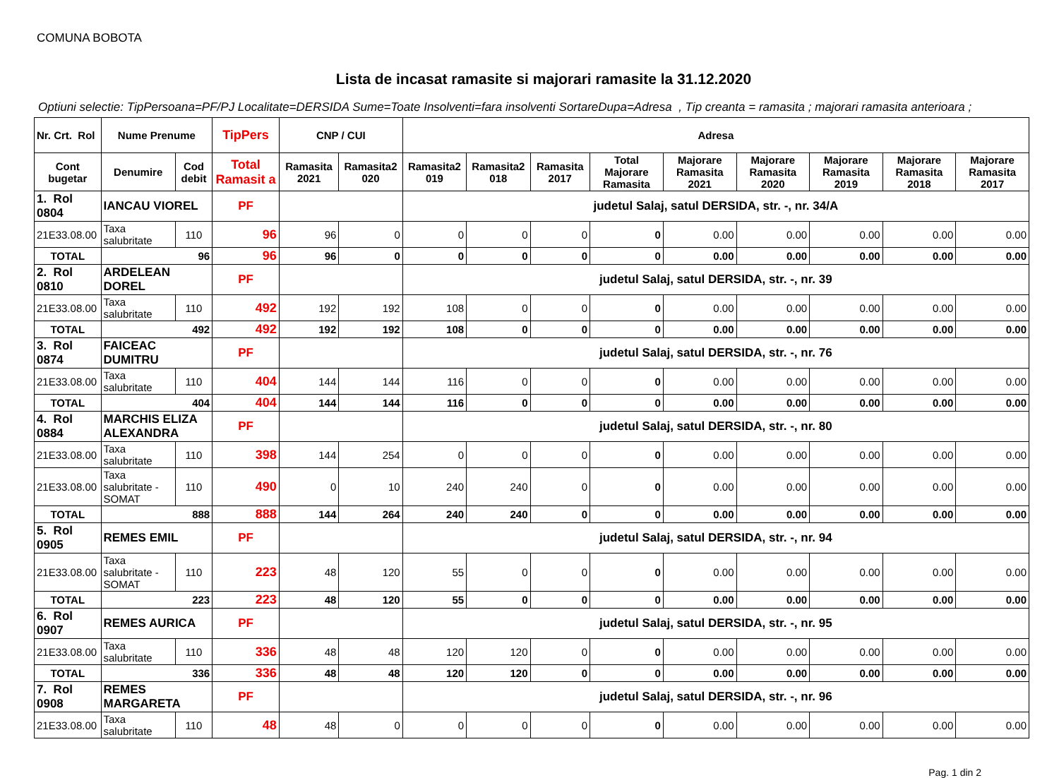COMUNA BOBOTA
Lista de incasat ramasite si majorari ramasite la 31.12.2020
Optiuni selectie: TipPersoana=PF/PJ Localitate=DERSIDA Sume=Toate Insolventi=fara insolventi SortareDupa=Adresa , Tip creanta = ramasita ; majorari ramasita anterioara ;
| Nr. Crt. Rol | Nume Prenume | | TipPers | CNP / CUI | | Adresa | | | | | | | | |
| --- | --- | --- | --- | --- | --- | --- | --- | --- | --- | --- | --- | --- | --- | --- |
| Cont bugetar | Denumire | Cod debit | Total Ramasit a | Ramasita 2021 | Ramasita2 020 | Ramasita2 019 | Ramasita2 018 | Ramasita 2017 | Total Majorare Ramasita | Majorare Ramasita 2021 | Majorare Ramasita 2020 | Majorare Ramasita 2019 | Majorare Ramasita 2018 | Majorare Ramasita 2017 |
| 1. Rol 0804 | IANCAU VIOREL | | PF | | | judetul Salaj, satul DERSIDA, str. -, nr. 34/A | | | | | | | | |
| 21E33.08.00 | Taxa salubritate | 110 | 96 | 96 | 0 | 0 | 0 | 0 | 0 | 0.00 | 0.00 | 0.00 | 0.00 | 0.00 |
| TOTAL | 96 | | 96 | 96 | 0 | 0 | 0 | 0 | 0 | 0.00 | 0.00 | 0.00 | 0.00 | 0.00 |
| 2. Rol 0810 | ARDELEAN DOREL | | PF | | | judetul Salaj, satul DERSIDA, str. -, nr. 39 | | | | | | | | |
| 21E33.08.00 | Taxa salubritate | 110 | 492 | 192 | 192 | 108 | 0 | 0 | 0 | 0.00 | 0.00 | 0.00 | 0.00 | 0.00 |
| TOTAL | 492 | | 492 | 192 | 192 | 108 | 0 | 0 | 0 | 0.00 | 0.00 | 0.00 | 0.00 | 0.00 |
| 3. Rol 0874 | FAICEAC DUMITRU | | PF | | | judetul Salaj, satul DERSIDA, str. -, nr. 76 | | | | | | | | |
| 21E33.08.00 | Taxa salubritate | 110 | 404 | 144 | 144 | 116 | 0 | 0 | 0 | 0.00 | 0.00 | 0.00 | 0.00 | 0.00 |
| TOTAL | 404 | | 404 | 144 | 144 | 116 | 0 | 0 | 0 | 0.00 | 0.00 | 0.00 | 0.00 | 0.00 |
| 4. Rol 0884 | MARCHIS ELIZA ALEXANDRA | | PF | | | judetul Salaj, satul DERSIDA, str. -, nr. 80 | | | | | | | | |
| 21E33.08.00 | Taxa salubritate | 110 | 398 | 144 | 254 | 0 | 0 | 0 | 0 | 0.00 | 0.00 | 0.00 | 0.00 | 0.00 |
| 21E33.08.00 | Taxa salubritate - SOMAT | 110 | 490 | 0 | 10 | 240 | 240 | 0 | 0 | 0.00 | 0.00 | 0.00 | 0.00 | 0.00 |
| TOTAL | 888 | | 888 | 144 | 264 | 240 | 240 | 0 | 0 | 0.00 | 0.00 | 0.00 | 0.00 | 0.00 |
| 5. Rol 0905 | REMES EMIL | | PF | | | judetul Salaj, satul DERSIDA, str. -, nr. 94 | | | | | | | | |
| 21E33.08.00 | Taxa salubritate - SOMAT | 110 | 223 | 48 | 120 | 55 | 0 | 0 | 0 | 0.00 | 0.00 | 0.00 | 0.00 | 0.00 |
| TOTAL | 223 | | 223 | 48 | 120 | 55 | 0 | 0 | 0 | 0.00 | 0.00 | 0.00 | 0.00 | 0.00 |
| 6. Rol 0907 | REMES AURICA | | PF | | | judetul Salaj, satul DERSIDA, str. -, nr. 95 | | | | | | | | |
| 21E33.08.00 | Taxa salubritate | 110 | 336 | 48 | 48 | 120 | 120 | 0 | 0 | 0.00 | 0.00 | 0.00 | 0.00 | 0.00 |
| TOTAL | 336 | | 336 | 48 | 48 | 120 | 120 | 0 | 0 | 0.00 | 0.00 | 0.00 | 0.00 | 0.00 |
| 7. Rol 0908 | REMES MARGARETA | | PF | | | judetul Salaj, satul DERSIDA, str. -, nr. 96 | | | | | | | | |
| 21E33.08.00 | Taxa salubritate | 110 | 48 | 48 | 0 | 0 | 0 | 0 | 0 | 0.00 | 0.00 | 0.00 | 0.00 | 0.00 |
Pag. 1 din 2